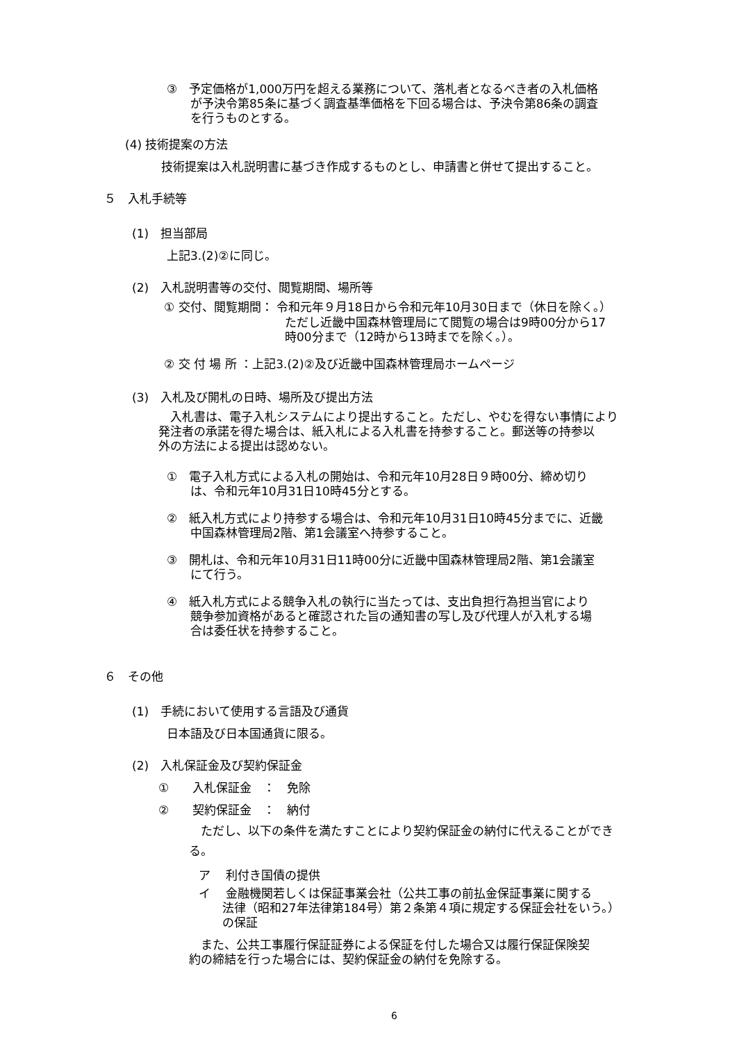③　予定価格が1,000万円を超える業務について、落札者となるべき者の入札価格
　　が予決令第85条に基づく調査基準価格を下回る場合は、予決令第86条の調査
　　を行うものとする。
(4) 技術提案の方法
技術提案は入札説明書に基づき作成するものとし、申請書と併せて提出すること。
５　入札手続等
(1)　担当部局
上記3.(2)②に同じ。
(2)　入札説明書等の交付、閲覧期間、場所等
① 交付、閲覧期間： 令和元年９月18日から令和元年10月30日まで（休日を除く。）
ただし近畿中国森林管理局にて閲覧の場合は9時00分から17
時00分まで（12時から13時までを除く。）。
② 交 付 場 所 ：上記3.(2)②及び近畿中国森林管理局ホームページ
(3)　入札及び開札の日時、場所及び提出方法
　入札書は、電子入札システムにより提出すること。ただし、やむを得ない事情により
発注者の承諾を得た場合は、紙入札による入札書を持参すること。郵送等の持参以
外の方法による提出は認めない。
①　電子入札方式による入札の開始は、令和元年10月28日９時00分、締め切り
　　は、令和元年10月31日10時45分とする。
②　紙入札方式により持参する場合は、令和元年10月31日10時45分までに、近畿
　　中国森林管理局2階、第1会議室へ持参すること。
③　開札は、令和元年10月31日11時00分に近畿中国森林管理局2階、第1会議室
　　にて行う。
④　紙入札方式による競争入札の執行に当たっては、支出負担行為担当官により
　　競争参加資格があると確認された旨の通知書の写し及び代理人が入札する場
　　合は委任状を持参すること。
６　その他
(1)　手続において使用する言語及び通貨
日本語及び日本国通貨に限る。
(2)　入札保証金及び契約保証金
①　　入札保証金　：　免除
②　　契約保証金　：　納付
　ただし、以下の条件を満たすことにより契約保証金の納付に代えることができ
る。
ア　 利付き国債の提供
イ　 金融機関若しくは保証事業会社（公共工事の前払金保証事業に関する
　　法律（昭和27年法律第184号）第２条第４項に規定する保証会社をいう。）
　　の保証
　また、公共工事履行保証証券による保証を付した場合又は履行保証保険契
約の締結を行った場合には、契約保証金の納付を免除する。
6